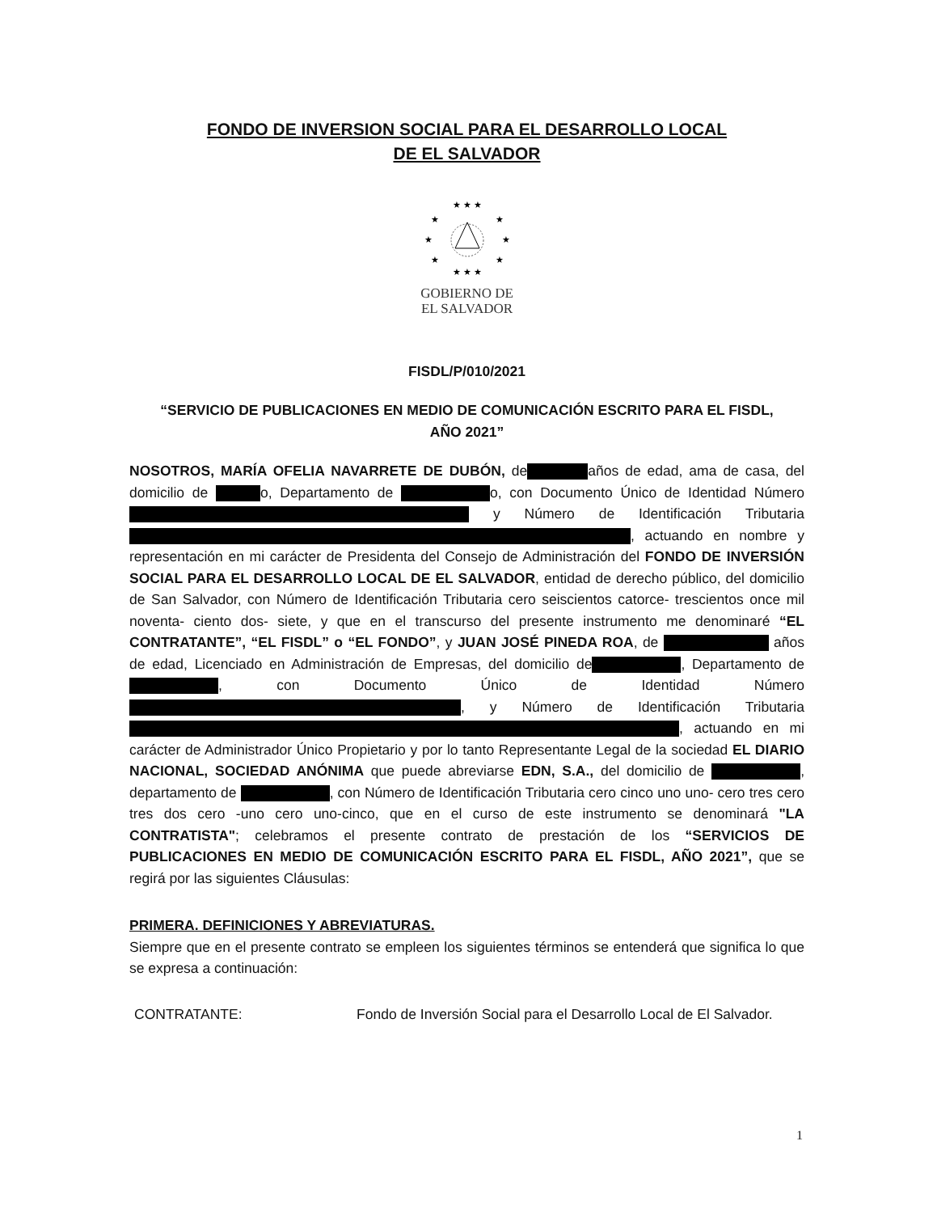FONDO DE INVERSION SOCIAL PARA EL DESARROLLO LOCAL
DE EL SALVADOR
★ ★ ★
★
★
★
★
★
★
★ ★ ★
GOBIERNO DE
EL SALVADOR
FISDL/P/010/2021
“SERVICIO DE PUBLICACIONES EN MEDIO DE COMUNICACIÓN ESCRITO PARA EL FISDL,
AÑO 2021”
NOSOTROS, MARÍA OFELIA NAVARRETE DE DUBÓN, de años de edad, ama de casa, del domicilio de o, Departamento de o, con Documento Único de Identidad Número y Número de Identificación Tributaria , actuando en nombre y representación en mi carácter de Presidenta del Consejo de Administración del FONDO DE INVERSIÓN SOCIAL PARA EL DESARROLLO LOCAL DE EL SALVADOR, entidad de derecho público, del domicilio de San Salvador, con Número de Identificación Tributaria cero seiscientos catorce- trescientos once mil noventa- ciento dos- siete, y que en el transcurso del presente instrumento me denominaré “EL CONTRATANTE”, “EL FISDL” o “EL FONDO”, y JUAN JOSÉ PINEDA ROA, de años de edad, Licenciado en Administración de Empresas, del domicilio de , Departamento de , con Documento Único de Identidad Número , y Número de Identificación Tributaria , actuando en mi carácter de Administrador Único Propietario y por lo tanto Representante Legal de la sociedad EL DIARIO NACIONAL, SOCIEDAD ANÓNIMA que puede abreviarse EDN, S.A., del domicilio de , departamento de , con Número de Identificación Tributaria cero cinco uno uno- cero tres cero tres dos cero -uno cero uno-cinco, que en el curso de este instrumento se denominará "LA CONTRATISTA"; celebramos el presente contrato de prestación de los “SERVICIOS DE PUBLICACIONES EN MEDIO DE COMUNICACIÓN ESCRITO PARA EL FISDL, AÑO 2021”, que se regirá por las siguientes Cláusulas:
PRIMERA. DEFINICIONES Y ABREVIATURAS.
Siempre que en el presente contrato se empleen los siguientes términos se entenderá que significa lo que se expresa a continuación:
CONTRATANTE: Fondo de Inversión Social para el Desarrollo Local de El Salvador.
1